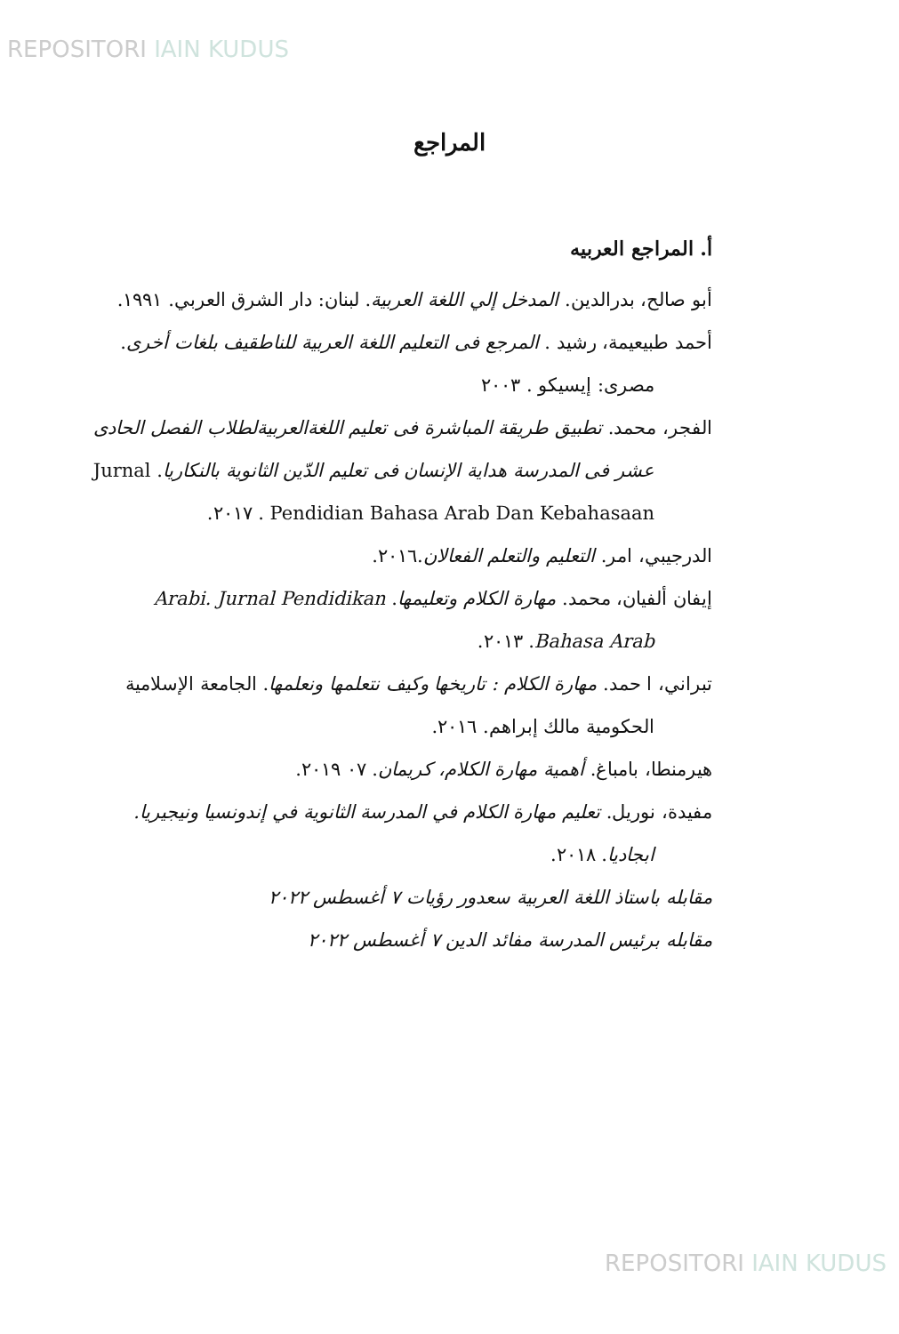REPOSITORI IAIN KUDUS
المراجع
أ. المراجع العربيه
أبو صالح، بدرالدين. المدخل إلي اللغة العربية. لبنان: دار الشرق العربي. ١٩٩١.
أحمد طبيعيمة، رشيد . المرجع فى التعليم اللغة العربية للناطقيف بلغات أخرى. مصرى: إيسيكو . ٢٠٠٣
الفجر، محمد. تطبيق طريقة المباشرة فى تعليم اللغةالعربيةلطلاب الفصل الحادى عشر فى المدرسة هداية الإنسان فى تعليم الدّين الثانوية بالنكاريا. Jurnal Pendidian Bahasa Arab Dan Kebahasaan . ٢٠١٧.
الدرجيبي، امر. التعليم والتعلم الفعالان.٢٠١٦.
إيفان ألفيان، محمد. مهارة الكلام وتعليمها. Arabi. Jurnal Pendidikan Bahasa Arab. ٢٠١٣.
تبراني، ا حمد. مهارة الكلام : تاريخها وكيف نتعلمها ونعلمها. الجامعة الإسلامية الحكومية مالك إبراهم. ٢٠١٦.
هيرمنطا، بامباغ. أهمية مهارة الكلام، كريمان. ٠٧ ٢٠١٩.
مفيدة، نوريل. تعليم مهارة الكلام في المدرسة الثانوية في إندونسيا ونيجيريا. ابجاديا. ٢٠١٨.
مقابله باستاذ اللغة العربية سعدور رؤيات ٧ أغسطس ٢٠٢٢
مقابله برئيس المدرسة مفائد الدين ٧ أغسطس ٢٠٢٢
REPOSITORI IAIN KUDUS